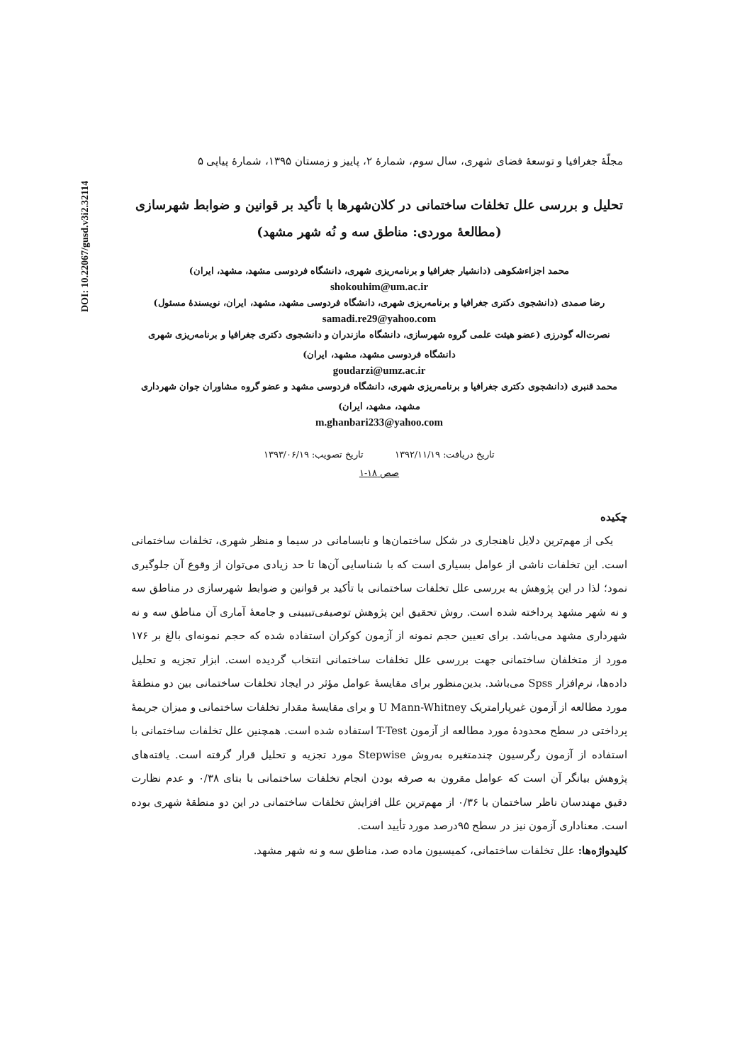DOI: 10.22067/gusd.v3i2.32114
مجلّهٔ جغرافیا و توسعهٔ فضای شهری، سال سوم، شمارهٔ ۲، پاییز و زمستان ۱۳۹۵، شمارهٔ پیاپی ۵
تحلیل و بررسی علل تخلفات ساختمانی در کلان‌شهرها با تأکید بر قوانین و ضوابط شهرسازی
(مطالعهٔ موردی: مناطق سه و نُه شهر مشهد)
محمد اجزاءشکوهی (دانشیار جغرافیا و برنامه‌ریزی شهری، دانشگاه فردوسی مشهد، مشهد، ایران)
shokouhim@um.ac.ir
رضا صمدی (دانشجوی دکتری جغرافیا و برنامه‌ریزی شهری، دانشگاه فردوسی مشهد، مشهد، ایران، نویسندهٔ مسئول)
samadi.re29@yahoo.com
نصرت‌اله گودرزی (عضو هیئت علمی گروه شهرسازی، دانشگاه مازندران و دانشجوی دکتری جغرافیا و برنامه‌ریزی شهری
دانشگاه فردوسی مشهد، مشهد، ایران)
goudarzi@umz.ac.ir
محمد قنبری (دانشجوی دکتری جغرافیا و برنامه‌ریزی شهری، دانشگاه فردوسی مشهد و عضو گروه مشاوران جوان شهرداری
مشهد، مشهد، ایران)
m.ghanbari233@yahoo.com
تاریخ دریافت: ۱۳۹۲/۱۱/۱۹ تاریخ تصویب: ۱۳۹۳/۰۶/۱۹
صص ۱۸-۱
چکیده
یکی از مهم‌ترین دلایل ناهنجاری در شکل ساختمان‌ها و نابسامانی در سیما و منظر شهری، تخلفات ساختمانی است. این تخلفات ناشی از عوامل بسیاری است که با شناسایی آن‌ها تا حد زیادی می‌توان از وقوع آن جلوگیری نمود؛ لذا در این پژوهش به بررسی علل تخلفات ساختمانی با تأکید بر قوانین و ضوابط شهرسازی در مناطق سه و نه شهر مشهد پرداخته شده است. روش تحقیق این پژوهش توصیفی‌تبیینی و جامعهٔ آماری آن مناطق سه و نه شهرداری مشهد می‌باشد. برای تعیین حجم نمونه از آزمون کوکران استفاده شده که حجم نمونه‌ای بالغ بر ۱۷۶ مورد از متخلفان ساختمانی جهت بررسی علل تخلفات ساختمانی انتخاب گردیده است. ابزار تجزیه و تحلیل داده‌ها، نرم‌افزار Spss می‌باشد. بدین‌منظور برای مقایسهٔ عوامل مؤثر در ایجاد تخلفات ساختمانی بین دو منطقهٔ مورد مطالعه از آزمون غیرپارامتریک U Mann-Whitney و برای مقایسهٔ مقدار تخلفات ساختمانی و میزان جریمهٔ پرداختی در سطح محدودهٔ مورد مطالعه از آزمون T-Test استفاده شده است. همچنین علل تخلفات ساختمانی با استفاده از آزمون رگرسیون چندمتغیره به‌روش Stepwise مورد تجزیه و تحلیل قرار گرفته است. یافته‌های پژوهش بیانگر آن است که عوامل مقرون به صرفه بودن انجام تخلفات ساختمانی با بتای ۰/۳۸ و عدم نظارت دقیق مهندسان ناظر ساختمان با ۰/۳۶ از مهم‌ترین علل افزایش تخلفات ساختمانی در این دو منطقهٔ شهری بوده است. معناداری آزمون نیز در سطح ۹۵درصد مورد تأیید است.
کلیدواژه‌ها: علل تخلفات ساختمانی، کمیسیون ماده صد، مناطق سه و نه شهر مشهد.